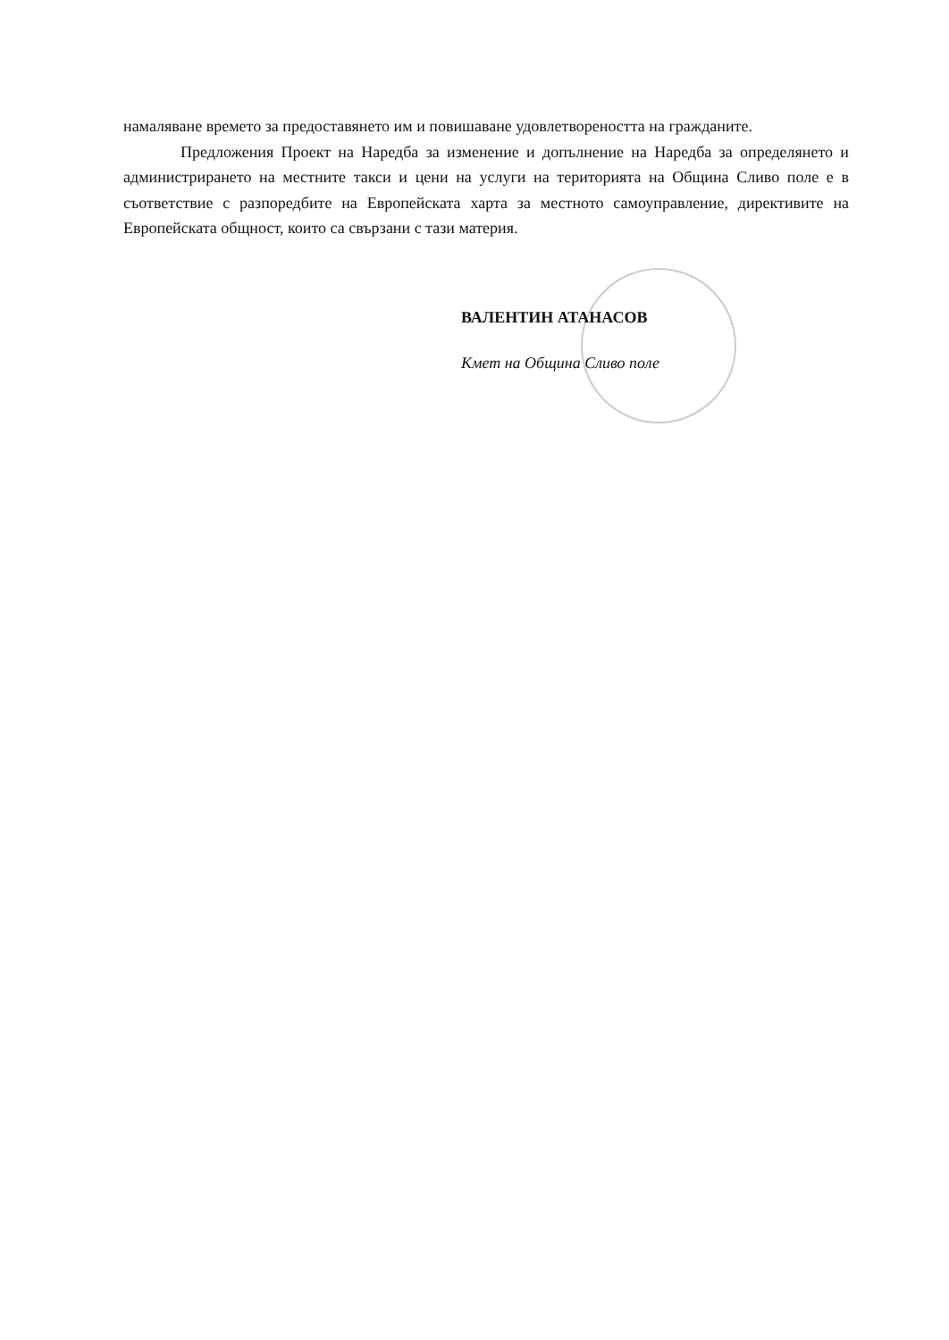намаляване времето за предоставянето им и повишаване удовлетвореността на гражданите.
Предложения Проект на Наредба за изменение и допълнение на Наредба за определянето и администрирането на местните такси и цени на услуги на територията на Община Сливо поле е в съответствие с разпоредбите на Европейската харта за местното самоуправление, директивите на Европейската общност, които са свързани с тази материя.
ВАЛЕНТИН АТАНАСОВ
Кмет на Община Сливо поле